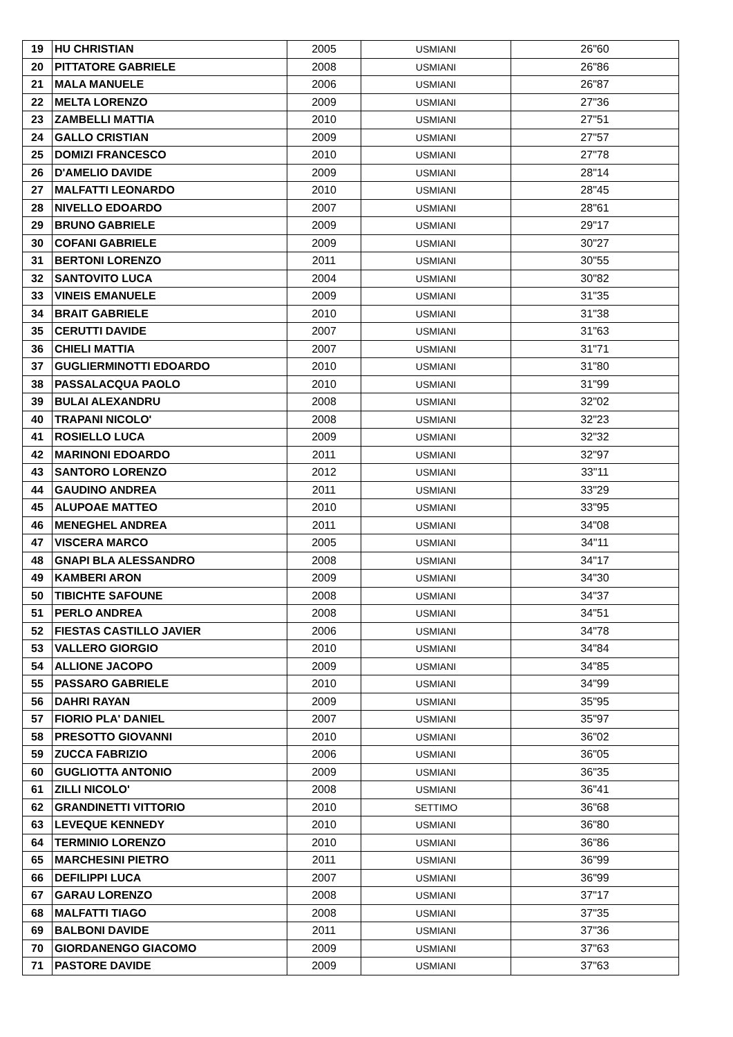| 19 | HU CHRISTIAN | 2005 | USMIANI | 26"60 |
| 20 | PITTATORE GABRIELE | 2008 | USMIANI | 26"86 |
| 21 | MALA MANUELE | 2006 | USMIANI | 26"87 |
| 22 | MELTA LORENZO | 2009 | USMIANI | 27"36 |
| 23 | ZAMBELLI MATTIA | 2010 | USMIANI | 27"51 |
| 24 | GALLO CRISTIAN | 2009 | USMIANI | 27"57 |
| 25 | DOMIZI FRANCESCO | 2010 | USMIANI | 27"78 |
| 26 | D'AMELIO DAVIDE | 2009 | USMIANI | 28"14 |
| 27 | MALFATTI LEONARDO | 2010 | USMIANI | 28"45 |
| 28 | NIVELLO EDOARDO | 2007 | USMIANI | 28"61 |
| 29 | BRUNO GABRIELE | 2009 | USMIANI | 29"17 |
| 30 | COFANI GABRIELE | 2009 | USMIANI | 30"27 |
| 31 | BERTONI LORENZO | 2011 | USMIANI | 30"55 |
| 32 | SANTOVITO LUCA | 2004 | USMIANI | 30"82 |
| 33 | VINEIS EMANUELE | 2009 | USMIANI | 31"35 |
| 34 | BRAIT GABRIELE | 2010 | USMIANI | 31"38 |
| 35 | CERUTTI DAVIDE | 2007 | USMIANI | 31"63 |
| 36 | CHIELI MATTIA | 2007 | USMIANI | 31"71 |
| 37 | GUGLIERMINOTTI EDOARDO | 2010 | USMIANI | 31"80 |
| 38 | PASSALACQUA PAOLO | 2010 | USMIANI | 31"99 |
| 39 | BULAI ALEXANDRU | 2008 | USMIANI | 32"02 |
| 40 | TRAPANI NICOLO' | 2008 | USMIANI | 32"23 |
| 41 | ROSIELLO LUCA | 2009 | USMIANI | 32"32 |
| 42 | MARINONI EDOARDO | 2011 | USMIANI | 32"97 |
| 43 | SANTORO LORENZO | 2012 | USMIANI | 33"11 |
| 44 | GAUDINO ANDREA | 2011 | USMIANI | 33"29 |
| 45 | ALUPOAE MATTEO | 2010 | USMIANI | 33"95 |
| 46 | MENEGHEL ANDREA | 2011 | USMIANI | 34"08 |
| 47 | VISCERA MARCO | 2005 | USMIANI | 34"11 |
| 48 | GNAPI BLA ALESSANDRO | 2008 | USMIANI | 34"17 |
| 49 | KAMBERI ARON | 2009 | USMIANI | 34"30 |
| 50 | TIBICHTE SAFOUNE | 2008 | USMIANI | 34"37 |
| 51 | PERLO ANDREA | 2008 | USMIANI | 34"51 |
| 52 | FIESTAS CASTILLO JAVIER | 2006 | USMIANI | 34"78 |
| 53 | VALLERO GIORGIO | 2010 | USMIANI | 34"84 |
| 54 | ALLIONE JACOPO | 2009 | USMIANI | 34"85 |
| 55 | PASSARO GABRIELE | 2010 | USMIANI | 34"99 |
| 56 | DAHRI RAYAN | 2009 | USMIANI | 35"95 |
| 57 | FIORIO PLA' DANIEL | 2007 | USMIANI | 35"97 |
| 58 | PRESOTTO GIOVANNI | 2010 | USMIANI | 36"02 |
| 59 | ZUCCA FABRIZIO | 2006 | USMIANI | 36"05 |
| 60 | GUGLIOTTA ANTONIO | 2009 | USMIANI | 36"35 |
| 61 | ZILLI NICOLO' | 2008 | USMIANI | 36"41 |
| 62 | GRANDINETTI VITTORIO | 2010 | SETTIMO | 36"68 |
| 63 | LEVEQUE KENNEDY | 2010 | USMIANI | 36"80 |
| 64 | TERMINIO LORENZO | 2010 | USMIANI | 36"86 |
| 65 | MARCHESINI PIETRO | 2011 | USMIANI | 36"99 |
| 66 | DEFILIPPI LUCA | 2007 | USMIANI | 36"99 |
| 67 | GARAU LORENZO | 2008 | USMIANI | 37"17 |
| 68 | MALFATTI TIAGO | 2008 | USMIANI | 37"35 |
| 69 | BALBONI DAVIDE | 2011 | USMIANI | 37"36 |
| 70 | GIORDANENGO GIACOMO | 2009 | USMIANI | 37"63 |
| 71 | PASTORE DAVIDE | 2009 | USMIANI | 37"63 |